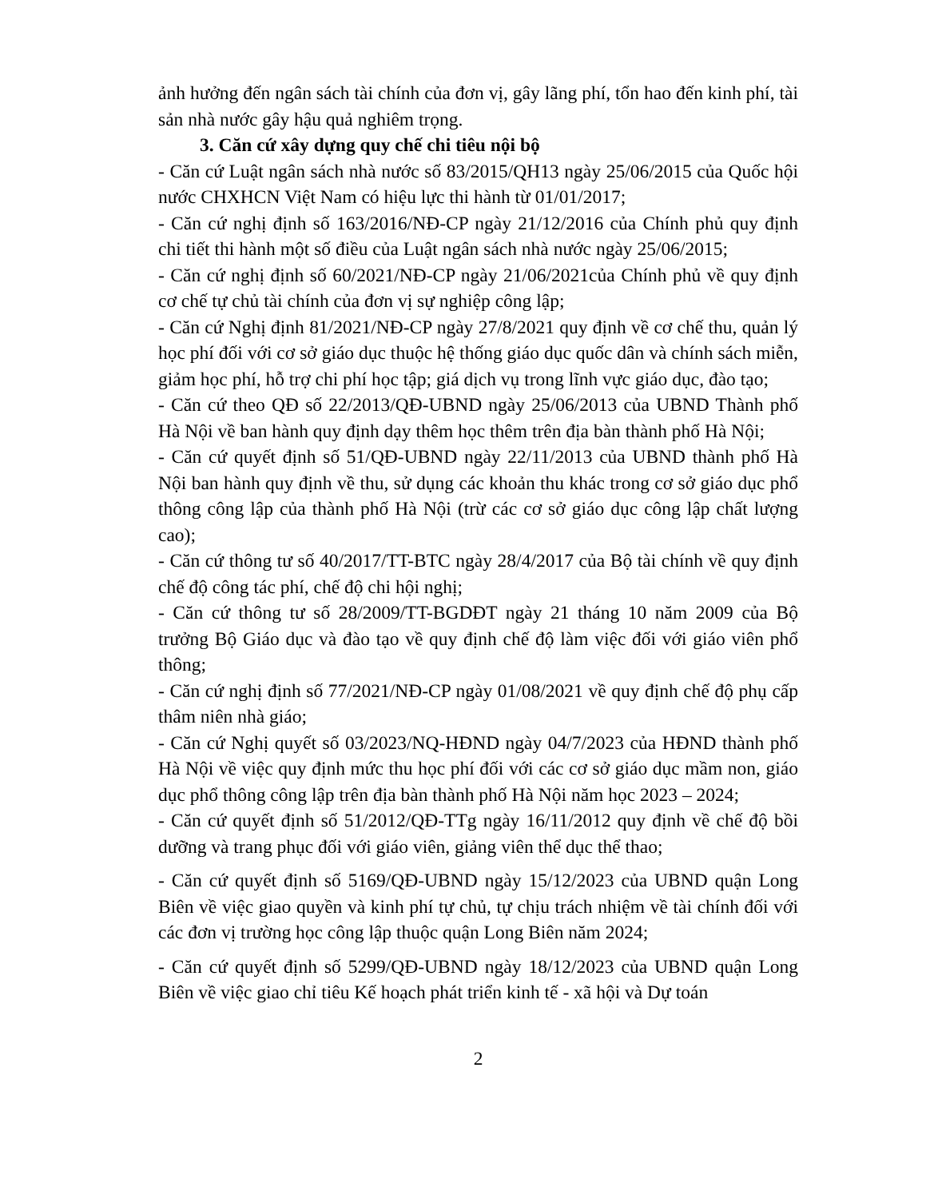ảnh hưởng đến ngân sách tài chính của đơn vị, gây lãng phí, tổn hao đến kinh phí, tài sản nhà nước gây hậu quả nghiêm trọng.
3. Căn cứ xây dựng quy chế chi tiêu nội bộ
- Căn cứ Luật ngân sách nhà nước số 83/2015/QH13 ngày 25/06/2015 của Quốc hội nước CHXHCN Việt Nam có hiệu lực thi hành từ 01/01/2017;
- Căn cứ nghị định số 163/2016/NĐ-CP ngày 21/12/2016 của Chính phủ quy định chi tiết thi hành một số điều của Luật ngân sách nhà nước ngày 25/06/2015;
- Căn cứ nghị định số 60/2021/NĐ-CP ngày 21/06/2021của Chính phủ về quy định cơ chế tự chủ tài chính của đơn vị sự nghiệp công lập;
- Căn cứ Nghị định 81/2021/NĐ-CP ngày 27/8/2021 quy định về cơ chế thu, quản lý học phí đối với cơ sở giáo dục thuộc hệ thống giáo dục quốc dân và chính sách miễn, giảm học phí, hỗ trợ chi phí học tập; giá dịch vụ trong lĩnh vực giáo dục, đào tạo;
- Căn cứ theo QĐ số 22/2013/QĐ-UBND ngày 25/06/2013 của UBND Thành phố Hà Nội về ban hành quy định dạy thêm học thêm trên địa bàn thành phố Hà Nội;
- Căn cứ quyết định số 51/QĐ-UBND ngày 22/11/2013 của UBND thành phố Hà Nội ban hành quy định về thu, sử dụng các khoản thu khác trong cơ sở giáo dục phổ thông công lập của thành phố Hà Nội (trừ các cơ sở giáo dục công lập chất lượng cao);
- Căn cứ thông tư số 40/2017/TT-BTC ngày 28/4/2017 của Bộ tài chính về quy định chế độ công tác phí, chế độ chi hội nghị;
- Căn cứ thông tư số 28/2009/TT-BGDĐT ngày 21 tháng 10 năm 2009 của Bộ trưởng Bộ Giáo dục và đào tạo về quy định chế độ làm việc đối với giáo viên phổ thông;
- Căn cứ nghị định số 77/2021/NĐ-CP ngày 01/08/2021 về quy định chế độ phụ cấp thâm niên nhà giáo;
- Căn cứ Nghị quyết số 03/2023/NQ-HĐND ngày 04/7/2023 của HĐND thành phố Hà Nội về việc quy định mức thu học phí đối với các cơ sở giáo dục mầm non, giáo dục phổ thông công lập trên địa bàn thành phố Hà Nội năm học 2023 – 2024;
- Căn cứ quyết định số 51/2012/QĐ-TTg ngày 16/11/2012 quy định về chế độ bồi dưỡng và trang phục đối với giáo viên, giảng viên thể dục thể thao;
- Căn cứ quyết định số 5169/QĐ-UBND ngày 15/12/2023 của UBND quận Long Biên về việc giao quyền và kinh phí tự chủ, tự chịu trách nhiệm về tài chính đối với các đơn vị trường học công lập thuộc quận Long Biên năm 2024;
- Căn cứ quyết định số 5299/QĐ-UBND ngày 18/12/2023 của UBND quận Long Biên về việc giao chỉ tiêu Kế hoạch phát triển kinh tế - xã hội và Dự toán
2